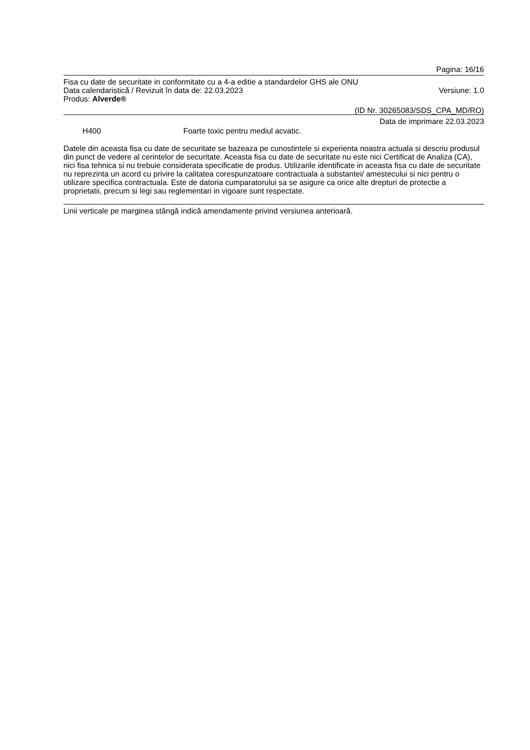Pagina: 16/16
Fisa cu date de securitate in conformitate cu a 4-a editie a standardelor GHS ale ONU
Data calendaristică / Revizuit în data de: 22.03.2023 Versiune: 1.0
Produs: Alverde®
(ID Nr. 30265083/SDS_CPA_MD/RO)
Data de imprimare 22.03.2023
H400 Foarte toxic pentru mediul acvatic.
Datele din aceasta fisa cu date de securitate se bazeaza pe cunostintele si experienta noastra actuala si descriu produsul din punct de vedere al cerintelor de securitate. Aceasta fisa cu date de securitate nu este nici Certificat de Analiza (CA), nici fisa tehnica si nu trebuie considerata specificatie de produs. Utilizarile identificate in aceasta fisa cu date de securitate nu reprezinta un acord cu privire la calitatea corespunzatoare contractuala a substantei/ amestecului si nici pentru o utilizare specifica contractuala. Este de datoria cumparatorului sa se asigure ca orice alte drepturi de protectie a proprietatii, precum si legi sau reglementari in vigoare sunt respectate.
Linii verticale pe marginea stângă indică amendamente privind versiunea anterioară.